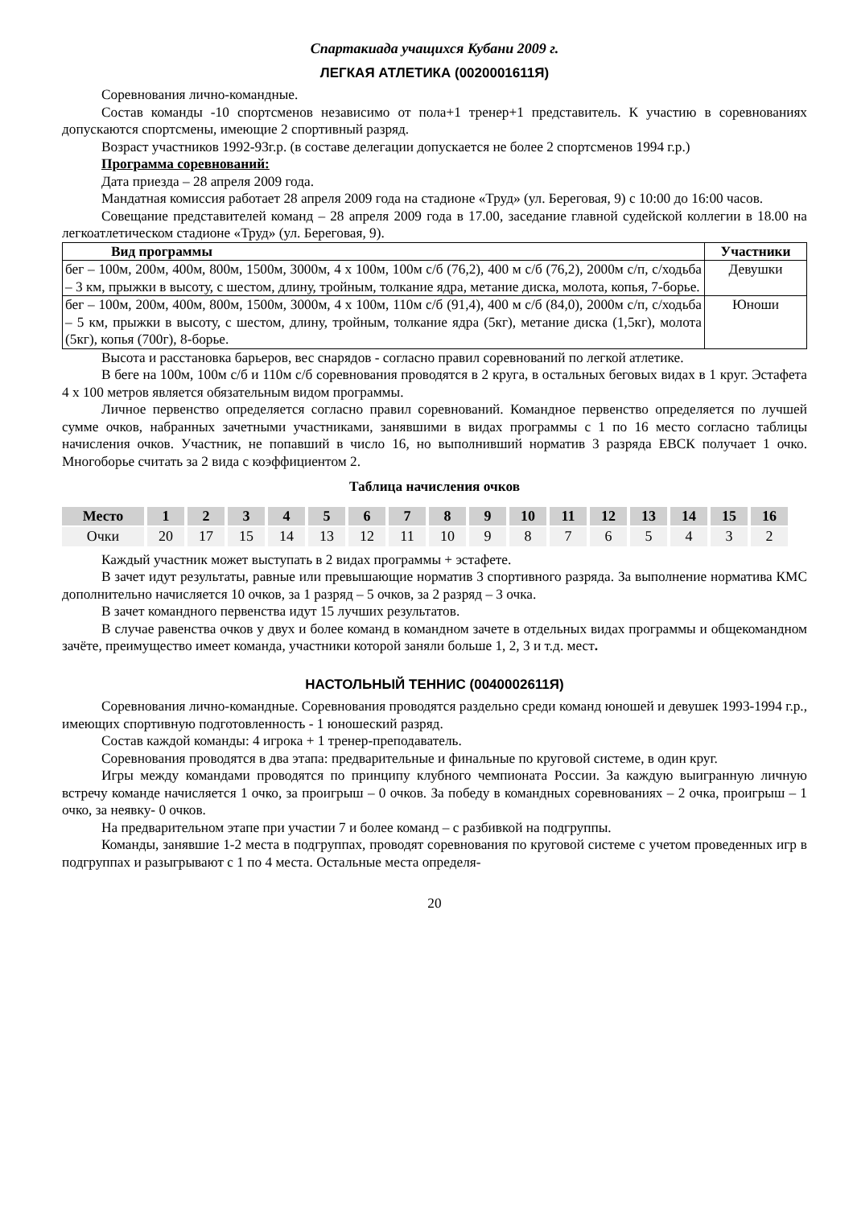Спартакиада учащихся Кубани 2009 г.
ЛЕГКАЯ АТЛЕТИКА (0020001611Я)
Соревнования лично-командные.
Состав команды -10 спортсменов независимо от пола+1 тренер+1 представитель. К участию в соревнованиях допускаются спортсмены, имеющие 2 спортивный разряд.
Возраст участников 1992-93г.р. (в составе делегации допускается не более 2 спортсменов 1994 г.р.)
Программа соревнований:
Дата приезда – 28 апреля 2009 года.
Мандатная комиссия работает 28 апреля 2009 года на стадионе «Труд» (ул. Береговая, 9) с 10:00 до 16:00 часов.
Совещание представителей команд – 28 апреля 2009 года в 17.00, заседание главной судейской коллегии в 18.00 на легкоатлетическом стадионе «Труд» (ул. Береговая, 9).
| Вид программы | Участники |
| --- | --- |
| бег – 100м, 200м, 400м, 800м, 1500м, 3000м, 4 х 100м, 100м с/б (76,2), 400 м с/б (76,2), 2000м с/п, с/ходьба – 3 км, прыжки в высоту, с шестом, длину, тройным, толкание ядра, метание диска, молота, копья, 7-борье. | Девушки |
| бег – 100м, 200м, 400м, 800м, 1500м, 3000м, 4 х 100м, 110м с/б (91,4), 400 м с/б (84,0), 2000м с/п, с/ходьба – 5 км, прыжки в высоту, с шестом, длину, тройным, толкание ядра (5кг), метание диска (1,5кг), молота (5кг), копья (700г), 8-борье. | Юноши |
Высота и расстановка барьеров, вес снарядов - согласно правил соревнований по легкой атлетике.
В беге на 100м, 100м с/б и 110м с/б соревнования проводятся в 2 круга, в остальных беговых видах в 1 круг. Эстафета 4 х 100 метров является обязательным видом программы.
Личное первенство определяется согласно правил соревнований. Командное первенство определяется по лучшей сумме очков, набранных зачетными участниками, занявшими в видах программы с 1 по 16 место согласно таблицы начисления очков. Участник, не попавший в число 16, но выполнивший норматив 3 разряда ЕВСК получает 1 очко. Многоборье считать за 2 вида с коэффициентом 2.
Таблица начисления очков
| Место | 1 | 2 | 3 | 4 | 5 | 6 | 7 | 8 | 9 | 10 | 11 | 12 | 13 | 14 | 15 | 16 |
| --- | --- | --- | --- | --- | --- | --- | --- | --- | --- | --- | --- | --- | --- | --- | --- | --- |
| Очки | 20 | 17 | 15 | 14 | 13 | 12 | 11 | 10 | 9 | 8 | 7 | 6 | 5 | 4 | 3 | 2 |
Каждый участник может выступать в 2 видах программы + эстафете.
В зачет идут результаты, равные или превышающие норматив 3 спортивного разряда. За выполнение норматива КМС дополнительно начисляется 10 очков, за 1 разряд – 5 очков, за 2 разряд – 3 очка.
В зачет командного первенства идут 15 лучших результатов.
В случае равенства очков у двух и более команд в командном зачете в отдельных видах программы и общекомандном зачёте, преимущество имеет команда, участники которой заняли больше 1, 2, 3 и т.д. мест.
НАСТОЛЬНЫЙ ТЕННИС (0040002611Я)
Соревнования лично-командные. Соревнования проводятся раздельно среди команд юношей и девушек 1993-1994 г.р., имеющих спортивную подготовленность - 1 юношеский разряд.
Состав каждой команды: 4 игрока + 1 тренер-преподаватель.
Соревнования проводятся в два этапа: предварительные и финальные по круговой системе, в один круг.
Игры между командами проводятся по принципу клубного чемпионата России. За каждую выигранную личную встречу команде начисляется 1 очко, за проигрыш – 0 очков. За победу в командных соревнованиях – 2 очка, проигрыш – 1 очко, за неявку- 0 очков.
На предварительном этапе при участии 7 и более команд – с разбивкой на подгруппы.
Команды, занявшие 1-2 места в подгруппах, проводят соревнования по круговой системе с учетом проведенных игр в подгруппах и разыгрывают с 1 по 4 места. Остальные места определя-
20